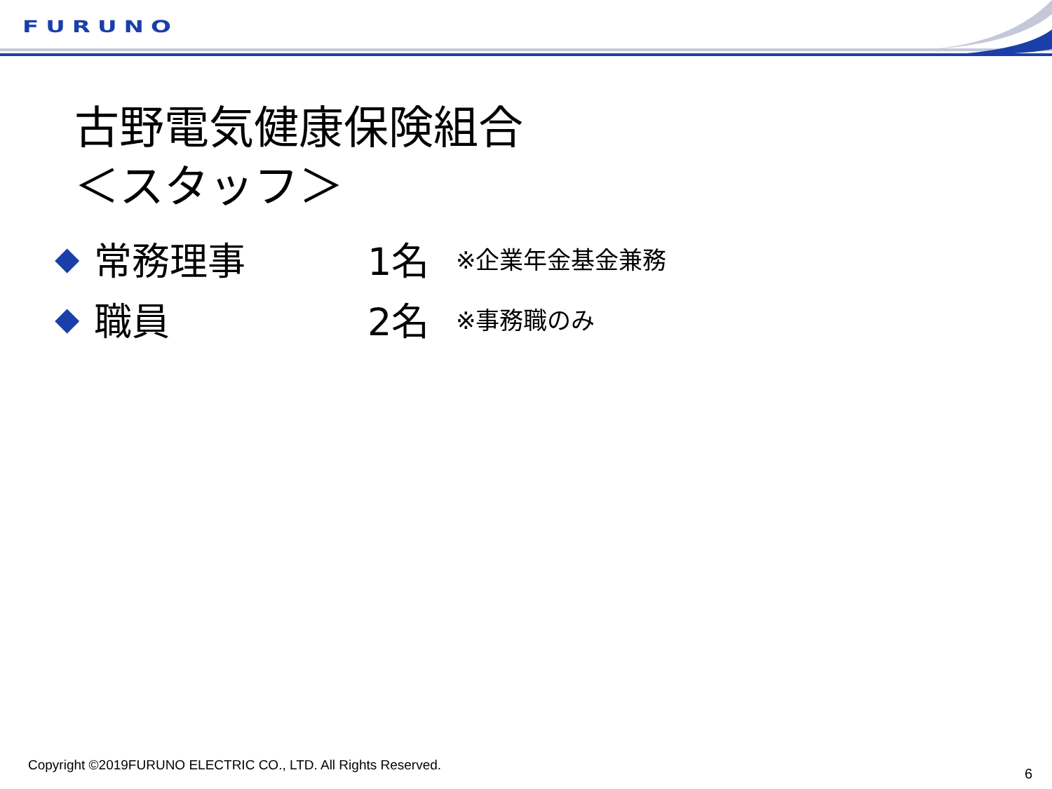FURUNO
古野電気健康保険組合
＜スタッフ＞
◆ 常務理事 1名 ※企業年金基金兼務
◆ 職員 2名 ※事務職のみ
Copyright ©2019FURUNO ELECTRIC CO., LTD. All Rights Reserved.
6